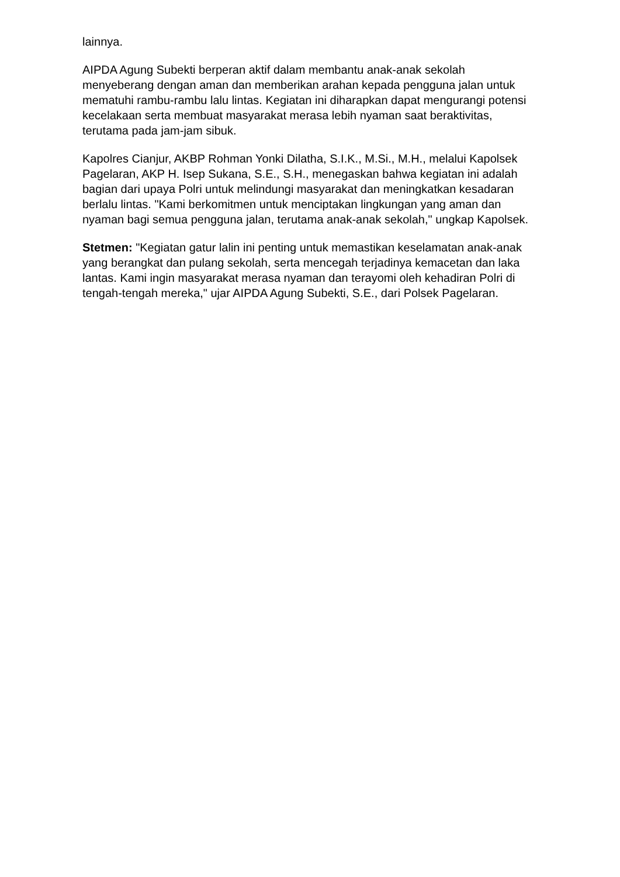lainnya.
AIPDA Agung Subekti berperan aktif dalam membantu anak-anak sekolah menyeberang dengan aman dan memberikan arahan kepada pengguna jalan untuk mematuhi rambu-rambu lalu lintas. Kegiatan ini diharapkan dapat mengurangi potensi kecelakaan serta membuat masyarakat merasa lebih nyaman saat beraktivitas, terutama pada jam-jam sibuk.
Kapolres Cianjur, AKBP Rohman Yonki Dilatha, S.I.K., M.Si., M.H., melalui Kapolsek Pagelaran, AKP H. Isep Sukana, S.E., S.H., menegaskan bahwa kegiatan ini adalah bagian dari upaya Polri untuk melindungi masyarakat dan meningkatkan kesadaran berlalu lintas. "Kami berkomitmen untuk menciptakan lingkungan yang aman dan nyaman bagi semua pengguna jalan, terutama anak-anak sekolah," ungkap Kapolsek.
Stetmen: "Kegiatan gatur lalin ini penting untuk memastikan keselamatan anak-anak yang berangkat dan pulang sekolah, serta mencegah terjadinya kemacetan dan laka lantas. Kami ingin masyarakat merasa nyaman dan terayomi oleh kehadiran Polri di tengah-tengah mereka," ujar AIPDA Agung Subekti, S.E., dari Polsek Pagelaran.